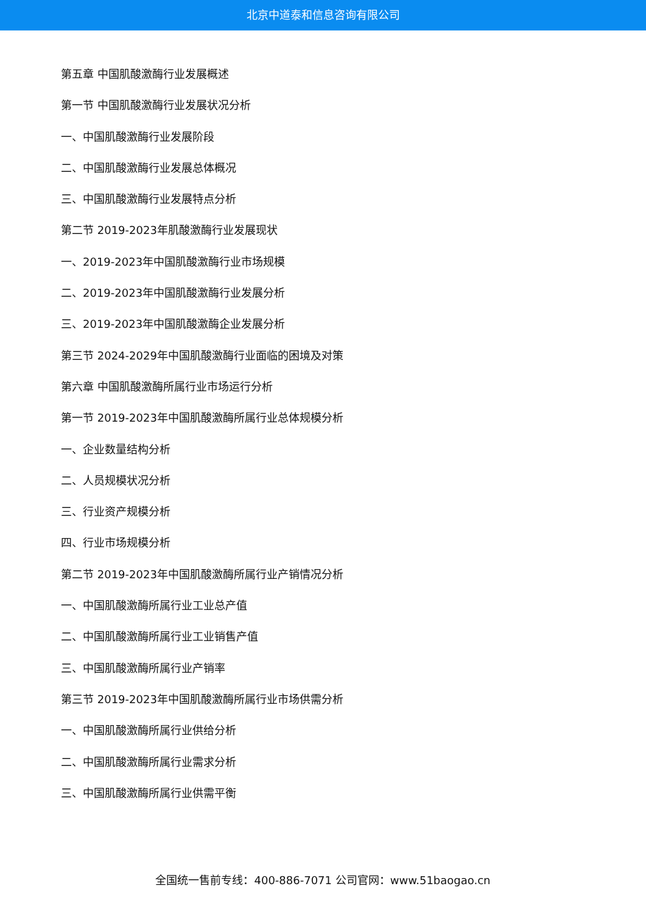北京中道泰和信息咨询有限公司
第五章 中国肌酸激酶行业发展概述
第一节 中国肌酸激酶行业发展状况分析
一、中国肌酸激酶行业发展阶段
二、中国肌酸激酶行业发展总体概况
三、中国肌酸激酶行业发展特点分析
第二节 2019-2023年肌酸激酶行业发展现状
一、2019-2023年中国肌酸激酶行业市场规模
二、2019-2023年中国肌酸激酶行业发展分析
三、2019-2023年中国肌酸激酶企业发展分析
第三节 2024-2029年中国肌酸激酶行业面临的困境及对策
第六章 中国肌酸激酶所属行业市场运行分析
第一节 2019-2023年中国肌酸激酶所属行业总体规模分析
一、企业数量结构分析
二、人员规模状况分析
三、行业资产规模分析
四、行业市场规模分析
第二节 2019-2023年中国肌酸激酶所属行业产销情况分析
一、中国肌酸激酶所属行业工业总产值
二、中国肌酸激酶所属行业工业销售产值
三、中国肌酸激酶所属行业产销率
第三节 2019-2023年中国肌酸激酶所属行业市场供需分析
一、中国肌酸激酶所属行业供给分析
二、中国肌酸激酶所属行业需求分析
三、中国肌酸激酶所属行业供需平衡
全国统一售前专线：400-886-7071 公司官网：www.51baogao.cn